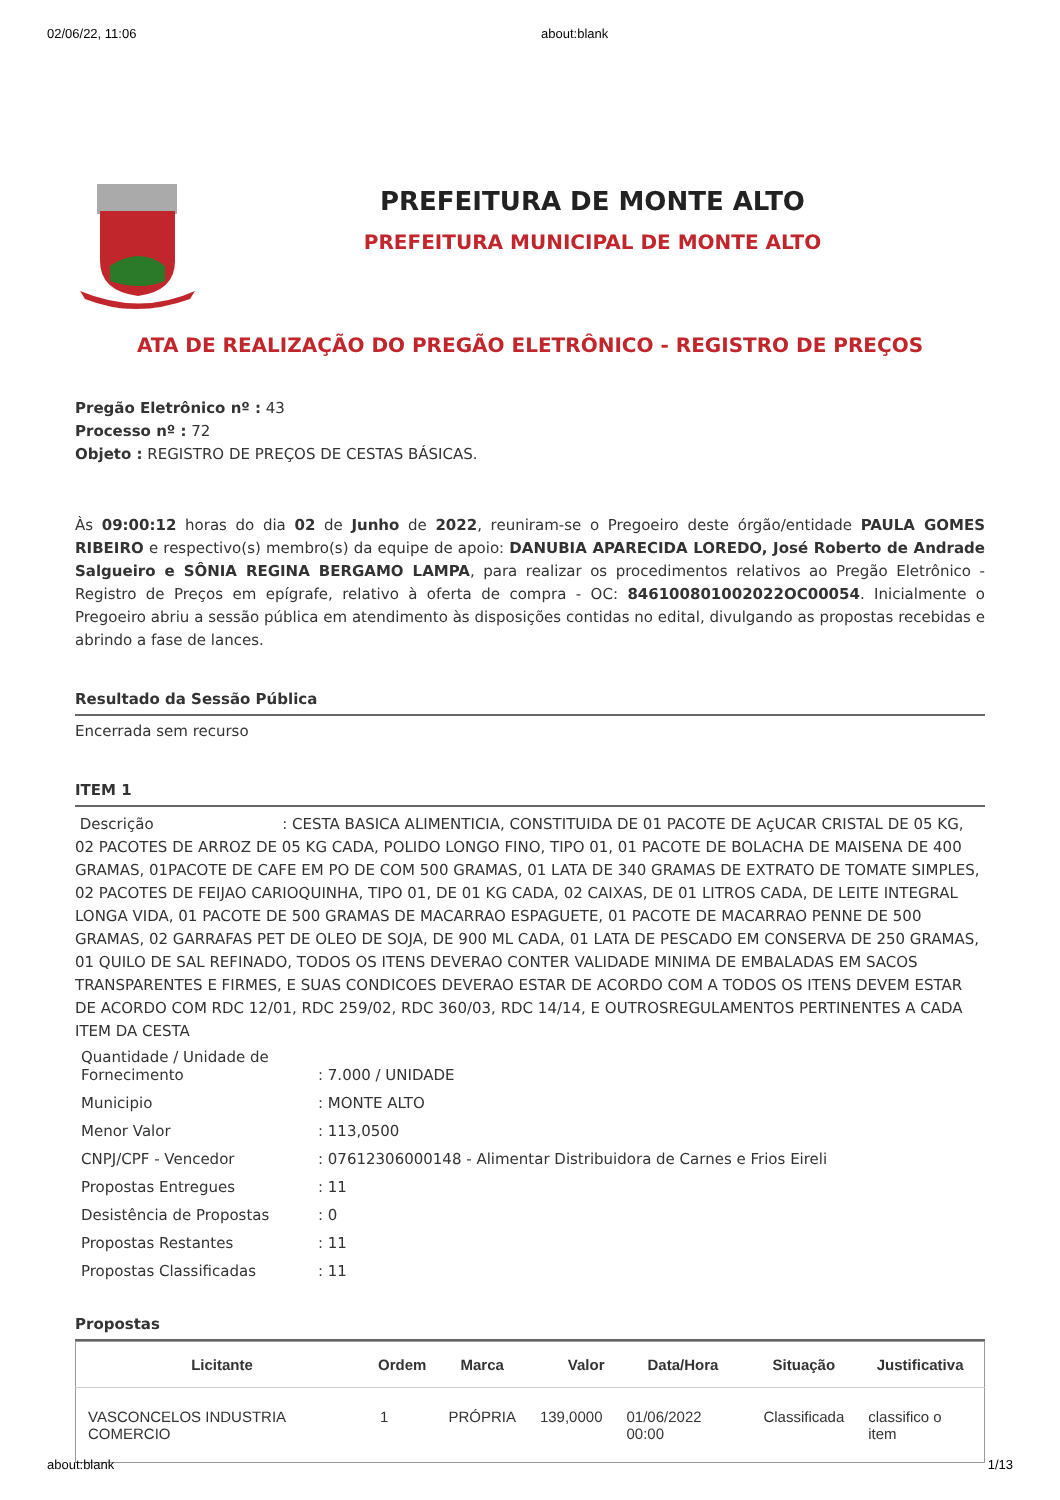02/06/22, 11:06 about:blank
PREFEITURA DE MONTE ALTO
PREFEITURA MUNICIPAL DE MONTE ALTO
ATA DE REALIZAÇÃO DO PREGÃO ELETRÔNICO - REGISTRO DE PREÇOS
Pregão Eletrônico nº : 43
Processo nº : 72
Objeto : REGISTRO DE PREÇOS DE CESTAS BÁSICAS.
Às 09:00:12 horas do dia 02 de Junho de 2022, reuniram-se o Pregoeiro deste órgão/entidade PAULA GOMES RIBEIRO e respectivo(s) membro(s) da equipe de apoio: DANUBIA APARECIDA LOREDO, José Roberto de Andrade Salgueiro e SÔNIA REGINA BERGAMO LAMPA, para realizar os procedimentos relativos ao Pregão Eletrônico - Registro de Preços em epígrafe, relativo à oferta de compra - OC: 846100801002022OC00054. Inicialmente o Pregoeiro abriu a sessão pública em atendimento às disposições contidas no edital, divulgando as propostas recebidas e abrindo a fase de lances.
Resultado da Sessão Pública
Encerrada sem recurso
ITEM 1
Descrição : CESTA BASICA ALIMENTICIA, CONSTITUIDA DE 01 PACOTE DE AçUCAR CRISTAL DE 05 KG, 02 PACOTES DE ARROZ DE 05 KG CADA, POLIDO LONGO FINO, TIPO 01, 01 PACOTE DE BOLACHA DE MAISENA DE 400 GRAMAS, 01PACOTE DE CAFE EM PO DE COM 500 GRAMAS, 01 LATA DE 340 GRAMAS DE EXTRATO DE TOMATE SIMPLES, 02 PACOTES DE FEIJAO CARIOQUINHA, TIPO 01, DE 01 KG CADA, 02 CAIXAS, DE 01 LITROS CADA, DE LEITE INTEGRAL LONGA VIDA, 01 PACOTE DE 500 GRAMAS DE MACARRAO ESPAGUETE, 01 PACOTE DE MACARRAO PENNE DE 500 GRAMAS, 02 GARRAFAS PET DE OLEO DE SOJA, DE 900 ML CADA, 01 LATA DE PESCADO EM CONSERVA DE 250 GRAMAS, 01 QUILO DE SAL REFINADO, TODOS OS ITENS DEVERAO CONTER VALIDADE MINIMA DE EMBALADAS EM SACOS TRANSPARENTES E FIRMES, E SUAS CONDICOES DEVERAO ESTAR DE ACORDO COM A TODOS OS ITENS DEVEM ESTAR DE ACORDO COM RDC 12/01, RDC 259/02, RDC 360/03, RDC 14/14, E OUTROSREGULAMENTOS PERTINENTES A CADA ITEM DA CESTA
| Quantidade / Unidade de Fornecimento | : 7.000 / UNIDADE |
| Municipio | : MONTE ALTO |
| Menor Valor | : 113,0500 |
| CNPJ/CPF - Vencedor | : 07612306000148 - Alimentar Distribuidora de Carnes e Frios Eireli |
| Propostas Entregues | : 11 |
| Desistência de Propostas | : 0 |
| Propostas Restantes | : 11 |
| Propostas Classificadas | : 11 |
Propostas
| Licitante | Ordem | Marca | Valor | Data/Hora | Situação | Justificativa |
| --- | --- | --- | --- | --- | --- | --- |
| VASCONCELOS INDUSTRIA COMERCIO | 1 | PRÓPRIA | 139,0000 | 01/06/2022 00:00 | Classificada | classifico o item |
about:blank 1/13